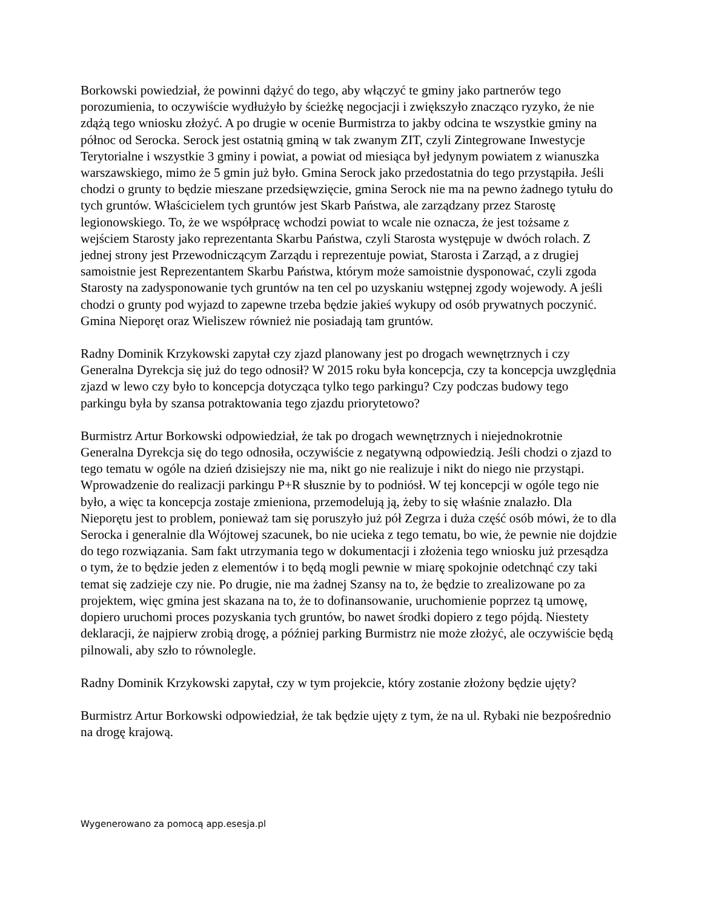Borkowski powiedział, że powinni dążyć do tego, aby włączyć te gminy jako partnerów tego porozumienia, to oczywiście wydłużyło by ścieżkę negocjacji i zwiększyło znacząco ryzyko, że nie zdążą tego wniosku złożyć. A po drugie w ocenie Burmistrza to jakby odcina te wszystkie gminy na północ od Serocka. Serock jest ostatnią gminą w tak zwanym ZIT, czyli Zintegrowane Inwestycje Terytorialne i wszystkie 3 gminy i powiat, a powiat od miesiąca był jedynym powiatem z wianuszka warszawskiego, mimo że 5 gmin już było. Gmina Serock jako przedostatnia do tego przystąpiła. Jeśli chodzi o grunty to będzie mieszane przedsięwzięcie, gmina Serock nie ma na pewno żadnego tytułu do tych gruntów. Właścicielem tych gruntów jest Skarb Państwa, ale zarządzany przez Starostę legionowskiego. To, że we współpracę wchodzi powiat to wcale nie oznacza, że jest tożsame z wejściem Starosty jako reprezentanta Skarbu Państwa, czyli Starosta występuje w dwóch rolach. Z jednej strony jest Przewodniczącym Zarządu i reprezentuje powiat, Starosta i Zarząd, a z drugiej samoistnie jest Reprezentantem Skarbu Państwa, którym może samoistnie dysponować, czyli zgoda Starosty na zadysponowanie tych gruntów na ten cel po uzyskaniu wstępnej zgody wojewody. A jeśli chodzi o grunty pod wyjazd to zapewne trzeba będzie jakieś wykupy od osób prywatnych poczynić. Gmina Nieporęt oraz Wieliszew również nie posiadają tam gruntów.
Radny Dominik Krzykowski zapytał czy zjazd planowany jest po drogach wewnętrznych i czy Generalna Dyrekcja się już do tego odnosił? W 2015 roku była koncepcja, czy ta koncepcja uwzględnia zjazd w lewo czy było to koncepcja dotycząca tylko tego parkingu? Czy podczas budowy tego parkingu była by szansa potraktowania tego zjazdu priorytetowo?
Burmistrz Artur Borkowski odpowiedział, że tak po drogach wewnętrznych i niejednokrotnie Generalna Dyrekcja się do tego odnosiła, oczywiście z negatywną odpowiedzią. Jeśli chodzi o zjazd to tego tematu w ogóle na dzień dzisiejszy nie ma, nikt go nie realizuje i nikt do niego nie przystąpi. Wprowadzenie do realizacji parkingu P+R słusznie by to podniósł. W tej koncepcji w ogóle tego nie było, a więc ta koncepcja zostaje zmieniona, przemodelują ją, żeby to się właśnie znalazło. Dla Nieporętu jest to problem, ponieważ tam się poruszyło już pół Zegrza i duża część osób mówi, że to dla Serocka i generalnie dla Wójtowej szacunek, bo nie ucieka z tego tematu, bo wie, że pewnie nie dojdzie do tego rozwiązania. Sam fakt utrzymania tego w dokumentacji i złożenia tego wniosku już przesądza o tym, że to będzie jeden z elementów i to będą mogli pewnie w miarę spokojnie odetchnąć czy taki temat się zadzieje czy nie. Po drugie, nie ma żadnej Szansy na to, że będzie to zrealizowane po za projektem, więc gmina jest skazana na to, że to dofinansowanie, uruchomienie poprzez tą umowę, dopiero uruchomi proces pozyskania tych gruntów, bo nawet środki dopiero z tego pójdą. Niestety deklaracji, że najpierw zrobią drogę, a później parking Burmistrz nie może złożyć, ale oczywiście będą pilnowali, aby szło to równolegle.
Radny Dominik Krzykowski zapytał, czy w tym projekcie, który zostanie złożony będzie ujęty?
Burmistrz Artur Borkowski odpowiedział, że tak będzie ujęty z tym, że na ul. Rybaki nie bezpośrednio na drogę krajową.
Wygenerowano za pomocą app.esesja.pl